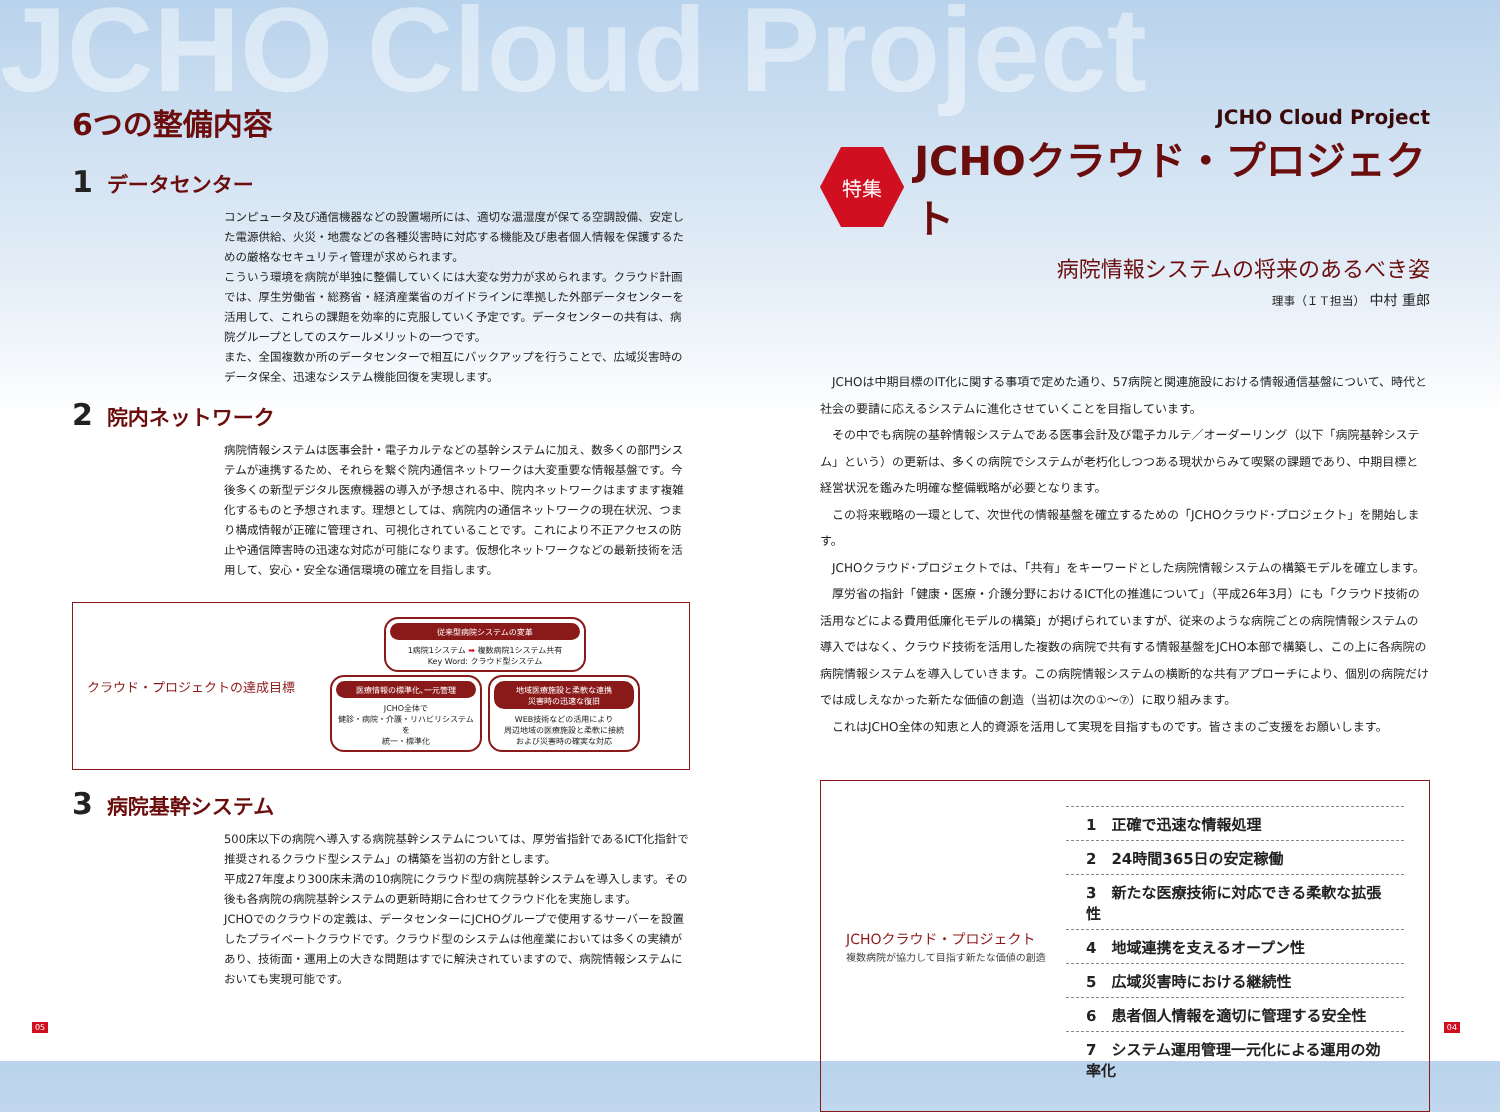JCHO Cloud Project
6つの整備内容
1 データセンター
コンピュータ及び通信機器などの設置場所には、適切な温湿度が保てる空調設備、安定した電源供給、火災・地震などの各種災害時に対応する機能及び患者個人情報を保護するための厳格なセキュリティ管理が求められます。
こういう環境を病院が単独に整備していくには大変な労力が求められます。クラウド計画では、厚生労働省・総務省・経済産業省のガイドラインに準拠した外部データセンターを活用して、これらの課題を効率的に克服していく予定です。データセンターの共有は、病院グループとしてのスケールメリットの一つです。
また、全国複数か所のデータセンターで相互にバックアップを行うことで、広域災害時のデータ保全、迅速なシステム機能回復を実現します。
2 院内ネットワーク
病院情報システムは医事会計・電子カルテなどの基幹システムに加え、数多くの部門システムが連携するため、それらを繋ぐ院内通信ネットワークは大変重要な情報基盤です。今後多くの新型デジタル医療機器の導入が予想される中、院内ネットワークはますます複雑化するものと予想されます。理想としては、病院内の通信ネットワークの現在状況、つまり構成情報が正確に管理され、可視化されていることです。これにより不正アクセスの防止や通信障害時の迅速な対応が可能になります。仮想化ネットワークなどの最新技術を活用して、安心・安全な通信環境の確立を目指します。
クラウド・プロジェクトの達成目標
従来型病院システムの変革
1病院1システム ➡ 複数病院1システム共有
Key Word: クラウド型システム
医療情報の標準化､一元管理
JCHO全体で
健診・病院・介護・リハビリシステムを
統一・標準化
地域医療施設と柔軟な連携
災害時の迅速な復旧
WEB技術などの活用により
周辺地域の医療施設と柔軟に接続
および災害時の確実な対応
3 病院基幹システム
500床以下の病院へ導入する病院基幹システムについては、厚労省指針であるICT化指針で推奨されるクラウド型システム」の構築を当初の方針とします。
平成27年度より300床未満の10病院にクラウド型の病院基幹システムを導入します。その後も各病院の病院基幹システムの更新時期に合わせてクラウド化を実施します。
JCHOでのクラウドの定義は、データセンターにJCHOグループで使用するサーバーを設置したプライベートクラウドです。クラウド型のシステムは他産業においては多くの実績があり、技術面・運用上の大きな問題はすでに解決されていますので、病院情報システムにおいても実現可能です。
05
JCHO Cloud Project
特集
JCHOクラウド・プロジェクト
病院情報システムの将来のあるべき姿
理事（ＩＴ担当） 中村 重郎
JCHOは中期目標のIT化に関する事項で定めた通り、57病院と関連施設における情報通信基盤について、時代と社会の要請に応えるシステムに進化させていくことを目指しています。
その中でも病院の基幹情報システムである医事会計及び電子カルテ／オーダーリング（以下「病院基幹システム」という）の更新は、多くの病院でシステムが老朽化しつつある現状からみて喫緊の課題であり、中期目標と経営状況を鑑みた明確な整備戦略が必要となります。
この将来戦略の一環として、次世代の情報基盤を確立するための「JCHOクラウド･プロジェクト」を開始します。
JCHOクラウド･プロジェクトでは、「共有」をキーワードとした病院情報システムの構築モデルを確立します。
厚労省の指針「健康・医療・介護分野におけるICT化の推進について」（平成26年3月）にも「クラウド技術の活用などによる費用低廉化モデルの構築」が掲げられていますが、従来のような病院ごとの病院情報システムの導入ではなく、クラウド技術を活用した複数の病院で共有する情報基盤をJCHO本部で構築し、この上に各病院の病院情報システムを導入していきます。この病院情報システムの横断的な共有アプローチにより、個別の病院だけでは成しえなかった新たな価値の創造（当初は次の①〜⑦）に取り組みます。
これはJCHO全体の知恵と人的資源を活用して実現を目指すものです。皆さまのご支援をお願いします。
JCHOクラウド・プロジェクト
複数病院が協力して目指す新たな価値の創造
1　正確で迅速な情報処理
2　24時間365日の安定稼働
3　新たな医療技術に対応できる柔軟な拡張性
4　地域連携を支えるオープン性
5　広域災害時における継続性
6　患者個人情報を適切に管理する安全性
7　システム運用管理一元化による運用の効率化
04